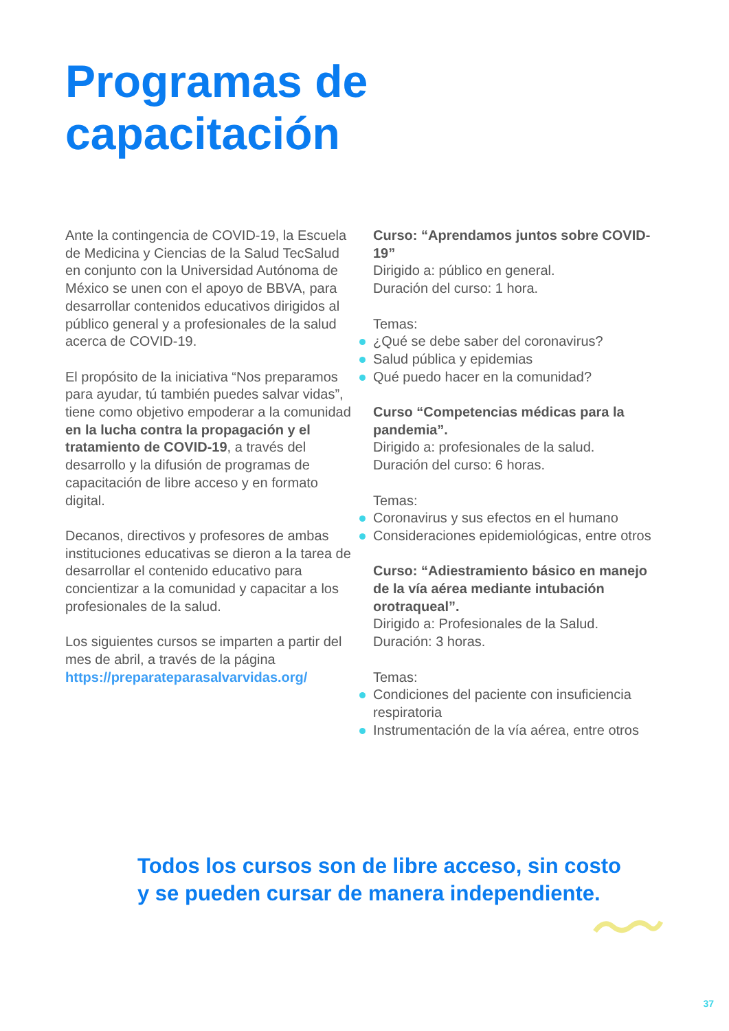Programas de
capacitación
Ante la contingencia de COVID-19, la Escuela de Medicina y Ciencias de la Salud TecSalud en conjunto con la Universidad Autónoma de México se unen con el apoyo de BBVA, para desarrollar contenidos educativos dirigidos al público general y a profesionales de la salud acerca de COVID-19.
El propósito de la iniciativa “Nos preparamos para ayudar, tú también puedes salvar vidas”, tiene como objetivo empoderar a la comunidad en la lucha contra la propagación y el tratamiento de COVID-19, a través del desarrollo y la difusión de programas de capacitación de libre acceso y en formato digital.
Decanos, directivos y profesores de ambas instituciones educativas se dieron a la tarea de desarrollar el contenido educativo para concientizar a la comunidad y capacitar a los profesionales de la salud.
Los siguientes cursos se imparten a partir del mes de abril, a través de la página https://preparateparasalvarvidas.org/
Curso: “Aprendamos juntos sobre COVID-19”
Dirigido a: público en general.
Duración del curso: 1 hora.
Temas:
¿Qué se debe saber del coronavirus?
Salud pública y epidemias
Qué puedo hacer en la comunidad?
Curso “Competencias médicas para la pandemia”.
Dirigido a: profesionales de la salud.
Duración del curso: 6 horas.
Temas:
Coronavirus y sus efectos en el humano
Consideraciones epidemiológicas, entre otros
Curso: “Adiestramiento básico en manejo de la vía aérea mediante intubación orotraqueal”.
Dirigido a: Profesionales de la Salud.
Duración: 3 horas.
Temas:
Condiciones del paciente con insuficiencia respiratoria
Instrumentación de la vía aérea, entre otros
Todos los cursos son de libre acceso, sin costo
y se pueden cursar de manera independiente.
37